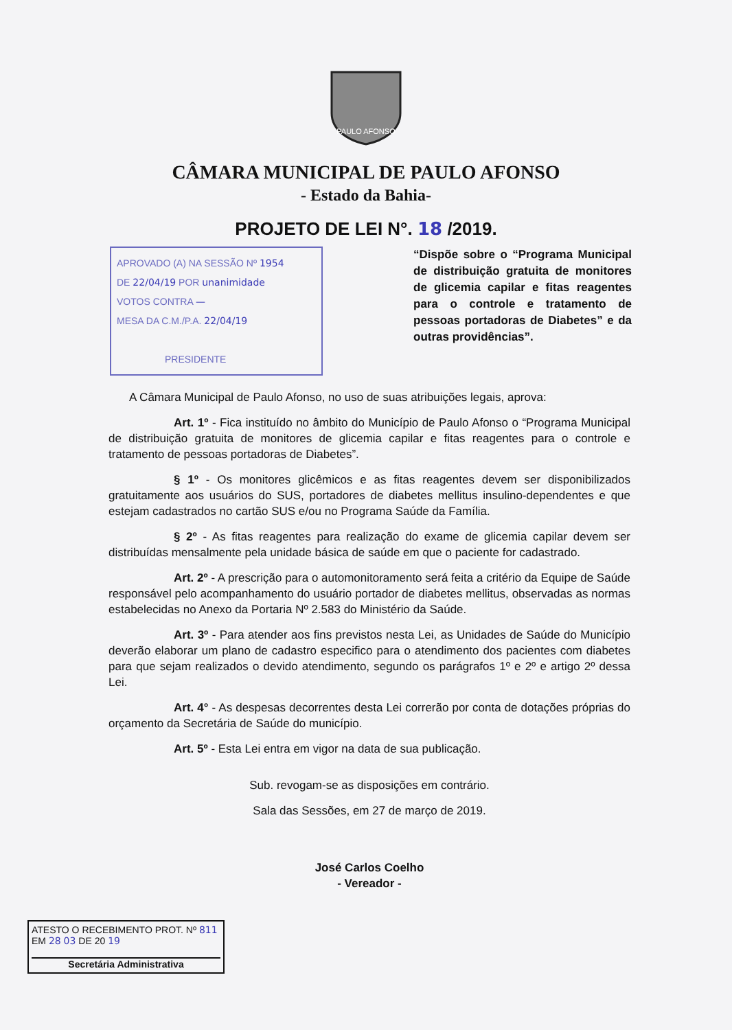PAULO AFONSO
CÂMARA MUNICIPAL DE PAULO AFONSO
- Estado da Bahia-
PROJETO DE LEI N°. 18 /2019.
APROVADO (A) NA SESSÃO Nº 1954
DE 22/04/19 POR unanimidade
VOTOS CONTRA —
MESA DA C.M./P.A. 22/04/19
PRESIDENTE
“Dispõe sobre o “Programa Municipal de distribuição gratuita de monitores de glicemia capilar e fitas reagentes para o controle e tratamento de pessoas portadoras de Diabetes” e da outras providências”.
A Câmara Municipal de Paulo Afonso, no uso de suas atribuições legais, aprova:
Art. 1º - Fica instituído no âmbito do Município de Paulo Afonso o “Programa Municipal de distribuição gratuita de monitores de glicemia capilar e fitas reagentes para o controle e tratamento de pessoas portadoras de Diabetes”.
§ 1º - Os monitores glicêmicos e as fitas reagentes devem ser disponibilizados gratuitamente aos usuários do SUS, portadores de diabetes mellitus insulino-dependentes e que estejam cadastrados no cartão SUS e/ou no Programa Saúde da Família.
§ 2º - As fitas reagentes para realização do exame de glicemia capilar devem ser distribuídas mensalmente pela unidade básica de saúde em que o paciente for cadastrado.
Art. 2º - A prescrição para o automonitoramento será feita a critério da Equipe de Saúde responsável pelo acompanhamento do usuário portador de diabetes mellitus, observadas as normas estabelecidas no Anexo da Portaria Nº 2.583 do Ministério da Saúde.
Art. 3º - Para atender aos fins previstos nesta Lei, as Unidades de Saúde do Município deverão elaborar um plano de cadastro especifico para o atendimento dos pacientes com diabetes para que sejam realizados o devido atendimento, segundo os parágrafos 1º e 2º e artigo 2º dessa Lei.
Art. 4° - As despesas decorrentes desta Lei correrão por conta de dotações próprias do orçamento da Secretária de Saúde do município.
Art. 5º - Esta Lei entra em vigor na data de sua publicação.
Sub. revogam-se as disposições em contrário.
Sala das Sessões, em 27 de março de 2019.
José Carlos Coelho
- Vereador -
ATESTO O RECEBIMENTO PROT. Nº 811
EM 28 03 DE 20 19
Secretária Administrativa